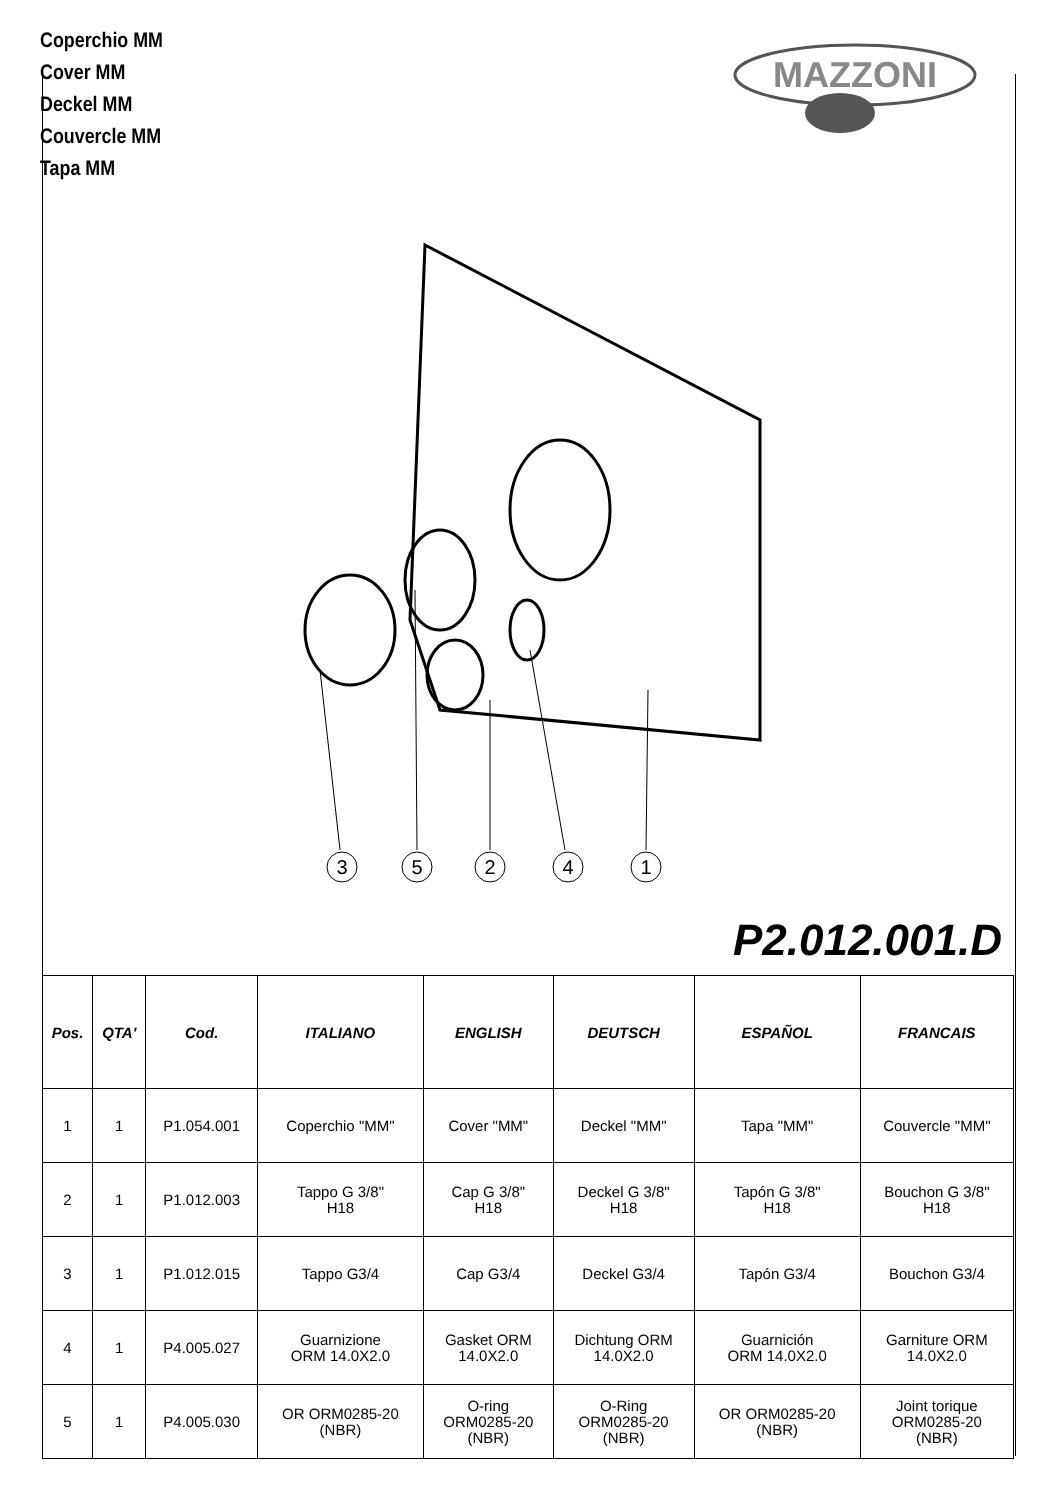Coperchio MM
Cover MM
Deckel MM
Couvercle MM
Tapa MM
MAZZONI
3
5
2
4
1
P2.012.001.D
| Pos. | QTA' | Cod. | ITALIANO | ENGLISH | DEUTSCH | ESPAÑOL | FRANCAIS |
| --- | --- | --- | --- | --- | --- | --- | --- |
| 1 | 1 | P1.054.001 | Coperchio "MM" | Cover "MM" | Deckel "MM" | Tapa "MM" | Couvercle "MM" |
| 2 | 1 | P1.012.003 | Tappo G 3/8" H18 | Cap G 3/8" H18 | Deckel G 3/8" H18 | Tapón G 3/8" H18 | Bouchon G 3/8" H18 |
| 3 | 1 | P1.012.015 | Tappo G3/4 | Cap G3/4 | Deckel G3/4 | Tapón G3/4 | Bouchon G3/4 |
| 4 | 1 | P4.005.027 | Guarnizione ORM 14.0X2.0 | Gasket ORM 14.0X2.0 | Dichtung ORM 14.0X2.0 | Guarnición ORM 14.0X2.0 | Garniture ORM 14.0X2.0 |
| 5 | 1 | P4.005.030 | OR ORM0285-20 (NBR) | O-ring ORM0285-20 (NBR) | O-Ring ORM0285-20 (NBR) | OR ORM0285-20 (NBR) | Joint torique ORM0285-20 (NBR) |